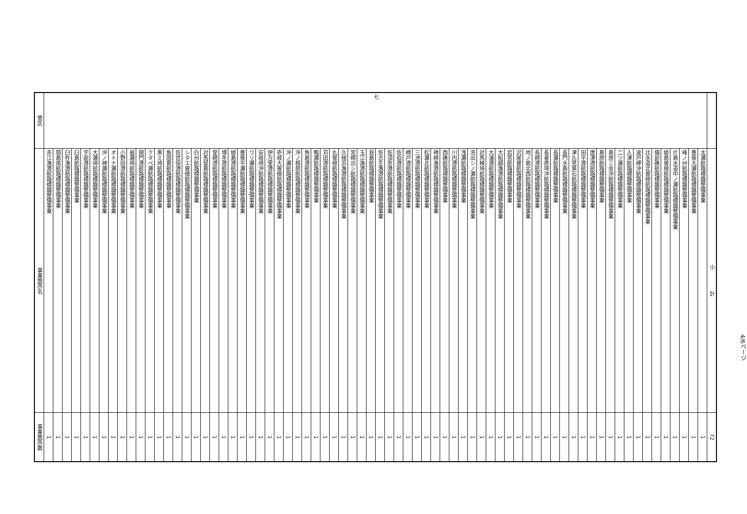| 管区 | 事業箇所名 | 事業箇所数 |
| --- | --- | --- |
| 七 | 赤江漁港航路標識整備事業 | 1 |
| | 頭島南航路標識整備事業 | 1 |
| | 臼杵漁港航路標識整備事業 | 1 |
| | 臼島航路標識整備事業 | 1 |
| | 宇部港航路標識整備事業 | 1 |
| | 大瀬埼航路標識整備事業 | 1 |
| | 沖ノ神瀬航路標識整備事業 | 1 |
| | オトナ瀬航路標識整備事業 | 1 |
| | 小野田港航路標識整備事業 | 1 |
| | 彼瀬埼航路標識整備事業 | 1 |
| | 関門港航路標識整備事業 | 1 |
| | クタベ瀬航路標識整備事業 | 1 |
| | 黒ミ埼航路標識整備事業 | 1 |
| | 魚固島航路標識整備事業 | 1 |
| | 佐世保港航路標識整備事業 | 1 |
| | シタエ曽根航路標識整備事業 | 1 |
| | 白州航路標識整備事業 | 1 |
| | 対馬鼠島航路標識整備事業 | 1 |
| | 堂崎港航路標識整備事業 | 1 |
| | 博多港航路標識整備事業 | 1 |
| | 姫島港航路標識整備事業 | 1 |
| | 豊後平瀬航路標識整備事業 | 1 |
| | ワリ瀬航路標識整備事業 | 1 |
| | 安岐埼沖航路標識整備事業 | 1 |
| | 伊万里港航路標識整備事業 | 1 |
| | 壱岐大曽根航路標識整備事業 | 1 |
| | 沖ノ瀬航路標識整備事業 | 1 |
| | 沖ノ楫懸航路標識整備事業 | 1 |
| | 角島港航路標識整備事業 | 1 |
| | 鴨瀬航路標識整備事業 | 1 |
| | 苅田港航路標識整備事業 | 1 |
| | 丸曽根航路標識整備事業 | 1 |
| | 久根浜漁港航路標識整備事業 | 1 |
| | 宮崎出シ航路標識整備事業 | 1 |
| | 玉江漁港航路標識整備事業 | 1 |
| | 貝島航路標識整備事業 | 1 |
| | 佐志生漁港航路標識整備事業 | 1 |
| | 佐須奈港航路標識整備事業 | 1 |
| | 佐伯港航路標識整備事業 | 1 |
| | 崎戸港航路標識整備事業 | 1 |
| | 三池港航路標識整備事業 | 1 |
| | 松瀬北航路標識整備事業 | 1 |
| | 神崎漁港航路標識整備事業 | 1 |
| | 西礁航路標識整備事業 | 1 |
| | 川内港航路標識整備事業 | 1 |
| | 浅瀬航路標識整備事業 | 1 |
| | 洗出シノ瀬航路標識整備事業 | 1 |
| | 対馬棹埼航路標識整備事業 | 1 |
| | 大浦港航路標識整備事業 | 1 |
| | 大船越漁港航路標識整備事業 | 1 |
| | 岩宮航路標識整備事業 | 1 |
| | 沢尾曽航路標識整備事業 | 1 |
| | 地ノ島北西航路標識整備事業 | 1 |
| | 長崎港航路標識整備事業 | 1 |
| | 長者原埼沖航路標識整備事業 | 1 |
| | 長瀬航路標識整備事業 | 1 |
| | 長門水島航路標識整備事業 | 1 |
| | 津久見黒石航路標識整備事業 | 1 |
| | 田平港航路標識整備事業 | 1 |
| | 唐津港航路標識整備事業 | 1 |
| | 島原航路標識整備事業 | 1 |
| | 島原三会沖航路標識整備事業 | 1 |
| | 二ツ瀬航路標識整備事業 | 1 |
| | 入津航路標識整備事業 | 1 |
| | 波戸岬沖航路標識整備事業 | 1 |
| | 比水道北曽根航路標識整備事業 | 1 |
| | 備前礁航路標識整備事業 | 1 |
| | 姫島曽根航路標識整備事業 | 1 |
| | 片島水道中ノ瀬航路標識整備事業 | 1 |
| | 峰ノ州航路標識整備事業 | 1 |
| | 豊後大瀬航路標識整備事業 | 1 |
| | 太瀬航路標識整備事業 | 1 |
| | 小 計 | 72 |
4/6ページ